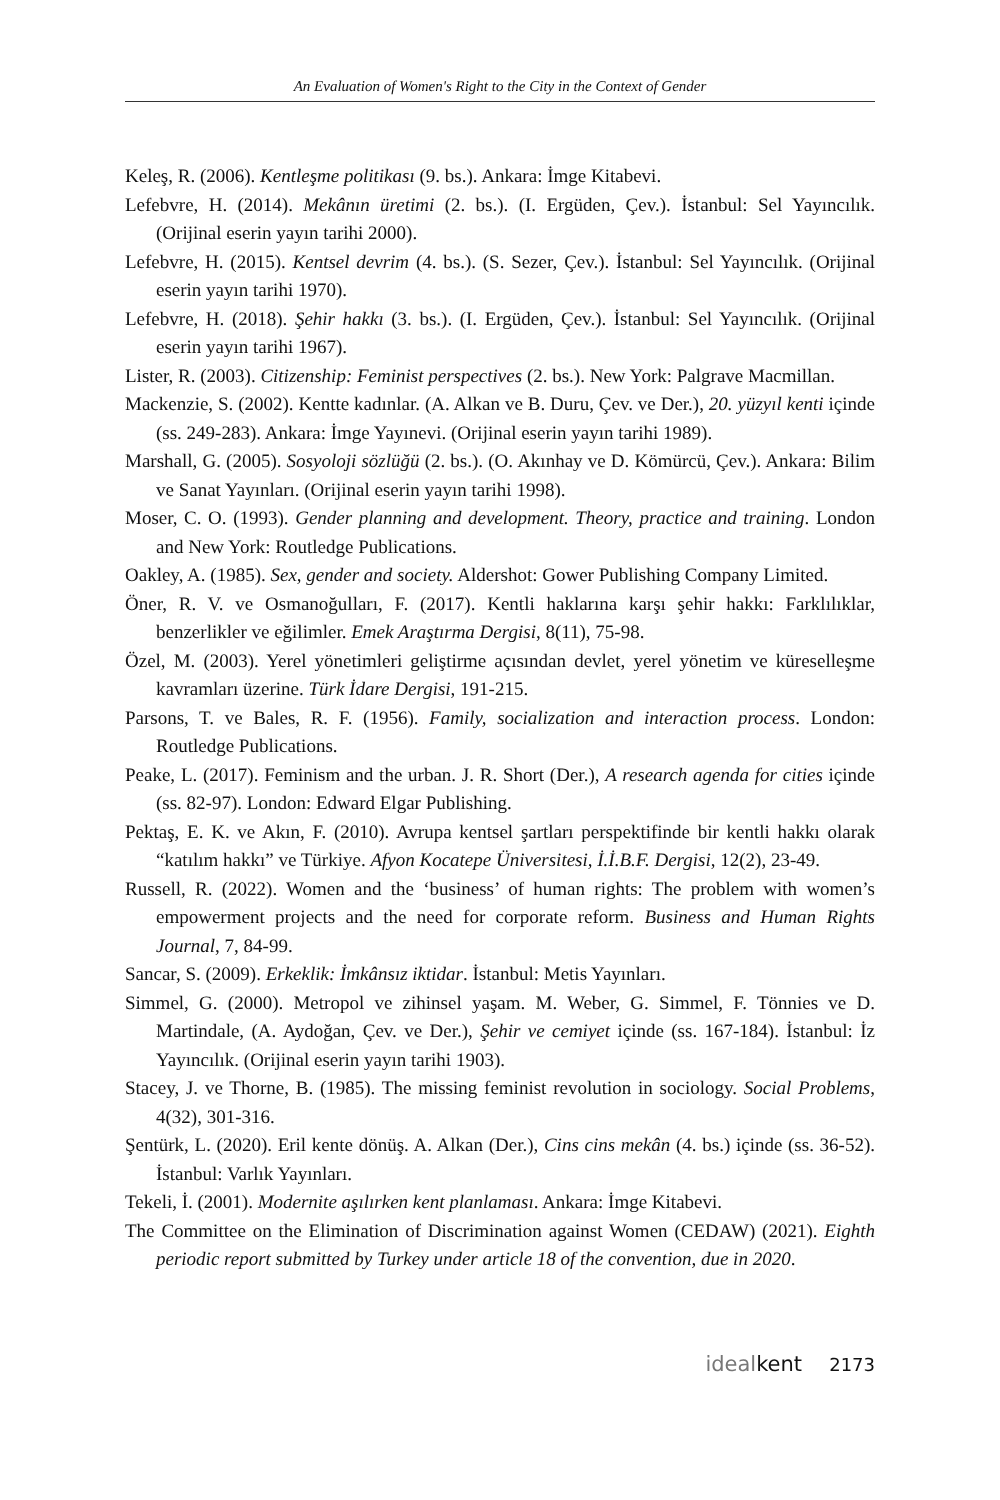An Evaluation of Women's Right to the City in the Context of Gender
Keleş, R. (2006). Kentleşme politikası (9. bs.). Ankara: İmge Kitabevi.
Lefebvre, H. (2014). Mekânın üretimi (2. bs.). (I. Ergüden, Çev.). İstanbul: Sel Yayıncılık. (Orijinal eserin yayın tarihi 2000).
Lefebvre, H. (2015). Kentsel devrim (4. bs.). (S. Sezer, Çev.). İstanbul: Sel Yayıncılık. (Orijinal eserin yayın tarihi 1970).
Lefebvre, H. (2018). Şehir hakkı (3. bs.). (I. Ergüden, Çev.). İstanbul: Sel Yayıncılık. (Orijinal eserin yayın tarihi 1967).
Lister, R. (2003). Citizenship: Feminist perspectives (2. bs.). New York: Palgrave Macmillan.
Mackenzie, S. (2002). Kentte kadınlar. (A. Alkan ve B. Duru, Çev. ve Der.), 20. yüzyıl kenti içinde (ss. 249-283). Ankara: İmge Yayınevi. (Orijinal eserin yayın tarihi 1989).
Marshall, G. (2005). Sosyoloji sözlüğü (2. bs.). (O. Akınhay ve D. Kömürcü, Çev.). Ankara: Bilim ve Sanat Yayınları. (Orijinal eserin yayın tarihi 1998).
Moser, C. O. (1993). Gender planning and development. Theory, practice and training. London and New York: Routledge Publications.
Oakley, A. (1985). Sex, gender and society. Aldershot: Gower Publishing Company Limited.
Öner, R. V. ve Osmanoğulları, F. (2017). Kentli haklarına karşı şehir hakkı: Farklılıklar, benzerlikler ve eğilimler. Emek Araştırma Dergisi, 8(11), 75-98.
Özel, M. (2003). Yerel yönetimleri geliştirme açısından devlet, yerel yönetim ve küreselleşme kavramları üzerine. Türk İdare Dergisi, 191-215.
Parsons, T. ve Bales, R. F. (1956). Family, socialization and interaction process. London: Routledge Publications.
Peake, L. (2017). Feminism and the urban. J. R. Short (Der.), A research agenda for cities içinde (ss. 82-97). London: Edward Elgar Publishing.
Pektaş, E. K. ve Akın, F. (2010). Avrupa kentsel şartları perspektifinde bir kentli hakkı olarak “katılım hakkı” ve Türkiye. Afyon Kocatepe Üniversitesi, İ.İ.B.F. Dergisi, 12(2), 23-49.
Russell, R. (2022). Women and the ‘business’ of human rights: The problem with women’s empowerment projects and the need for corporate reform. Business and Human Rights Journal, 7, 84-99.
Sancar, S. (2009). Erkeklik: İmkânsız iktidar. İstanbul: Metis Yayınları.
Simmel, G. (2000). Metropol ve zihinsel yaşam. M. Weber, G. Simmel, F. Tönnies ve D. Martindale, (A. Aydoğan, Çev. ve Der.), Şehir ve cemiyet içinde (ss. 167-184). İstanbul: İz Yayıncılık. (Orijinal eserin yayın tarihi 1903).
Stacey, J. ve Thorne, B. (1985). The missing feminist revolution in sociology. Social Problems, 4(32), 301-316.
Şentürk, L. (2020). Eril kente dönüş. A. Alkan (Der.), Cins cins mekân (4. bs.) içinde (ss. 36-52). İstanbul: Varlık Yayınları.
Tekeli, İ. (2001). Modernite aşılırken kent planlaması. Ankara: İmge Kitabevi.
The Committee on the Elimination of Discrimination against Women (CEDAW) (2021). Eighth periodic report submitted by Turkey under article 18 of the convention, due in 2020.
ideal kent 2173